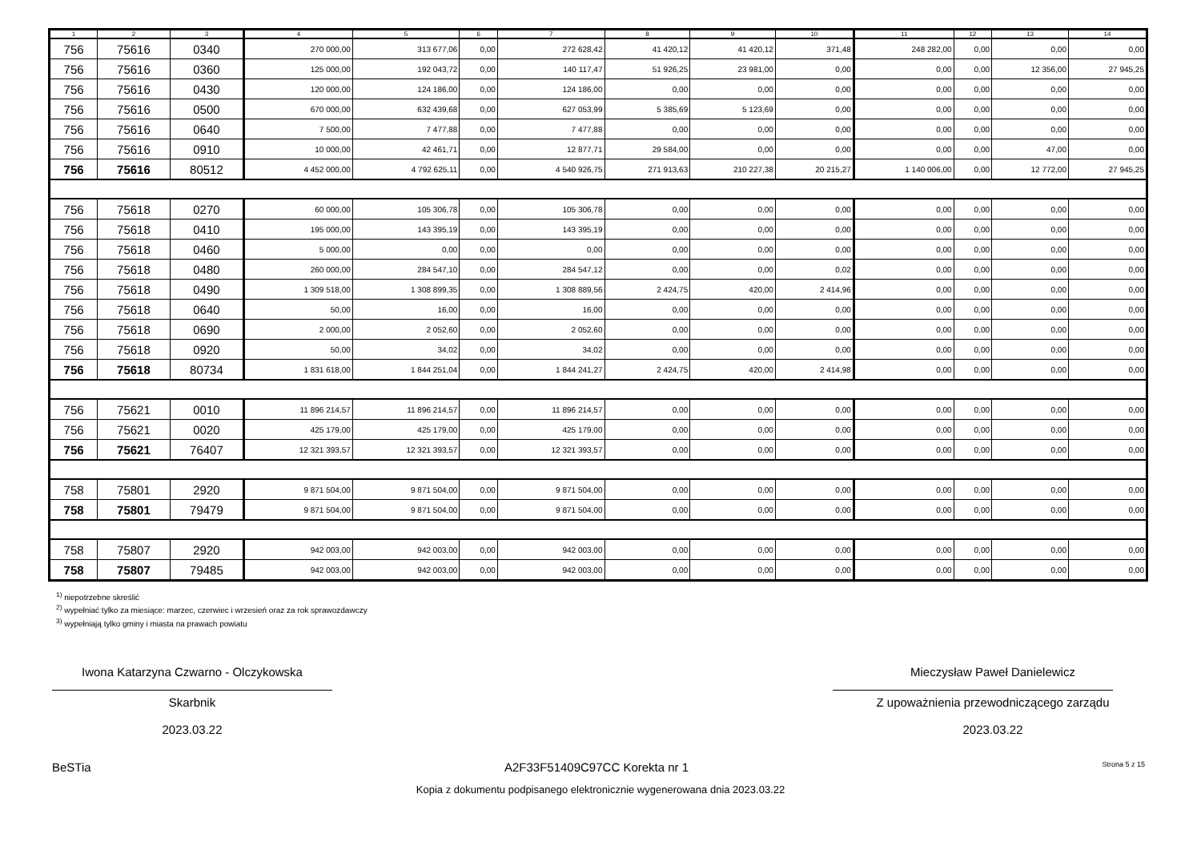| 1 | 2 | 3 | 4 | 5 | 6 | 7 | 8 | 9 | 10 | 11 | 12 | 13 | 14 |
| --- | --- | --- | --- | --- | --- | --- | --- | --- | --- | --- | --- | --- | --- |
| 756 | 75616 | 0340 | 270 000,00 | 313 677,06 | 0,00 | 272 628,42 | 41 420,12 | 41 420,12 | 371,48 | 248 282,00 | 0,00 | 0,00 | 0,00 |
| 756 | 75616 | 0360 | 125 000,00 | 192 043,72 | 0,00 | 140 117,47 | 51 926,25 | 23 981,00 | 0,00 | 0,00 | 0,00 | 12 356,00 | 27 945,25 |
| 756 | 75616 | 0430 | 120 000,00 | 124 186,00 | 0,00 | 124 186,00 | 0,00 | 0,00 | 0,00 | 0,00 | 0,00 | 0,00 | 0,00 |
| 756 | 75616 | 0500 | 670 000,00 | 632 439,68 | 0,00 | 627 053,99 | 5 385,69 | 5 123,69 | 0,00 | 0,00 | 0,00 | 0,00 | 0,00 |
| 756 | 75616 | 0640 | 7 500,00 | 7 477,88 | 0,00 | 7 477,88 | 0,00 | 0,00 | 0,00 | 0,00 | 0,00 | 0,00 | 0,00 |
| 756 | 75616 | 0910 | 10 000,00 | 42 461,71 | 0,00 | 12 877,71 | 29 584,00 | 0,00 | 0,00 | 0,00 | 0,00 | 47,00 | 0,00 |
| 756 | 75616 | 80512 | 4 452 000,00 | 4 792 625,11 | 0,00 | 4 540 926,75 | 271 913,63 | 210 227,38 | 20 215,27 | 1 140 006,00 | 0,00 | 12 772,00 | 27 945,25 |
| 756 | 75618 | 0270 | 60 000,00 | 105 306,78 | 0,00 | 105 306,78 | 0,00 | 0,00 | 0,00 | 0,00 | 0,00 | 0,00 | 0,00 |
| 756 | 75618 | 0410 | 195 000,00 | 143 395,19 | 0,00 | 143 395,19 | 0,00 | 0,00 | 0,00 | 0,00 | 0,00 | 0,00 | 0,00 |
| 756 | 75618 | 0460 | 5 000,00 | 0,00 | 0,00 | 0,00 | 0,00 | 0,00 | 0,00 | 0,00 | 0,00 | 0,00 | 0,00 |
| 756 | 75618 | 0480 | 260 000,00 | 284 547,10 | 0,00 | 284 547,12 | 0,00 | 0,00 | 0,02 | 0,00 | 0,00 | 0,00 | 0,00 |
| 756 | 75618 | 0490 | 1 309 518,00 | 1 308 899,35 | 0,00 | 1 308 889,56 | 2 424,75 | 420,00 | 2 414,96 | 0,00 | 0,00 | 0,00 | 0,00 |
| 756 | 75618 | 0640 | 50,00 | 16,00 | 0,00 | 16,00 | 0,00 | 0,00 | 0,00 | 0,00 | 0,00 | 0,00 | 0,00 |
| 756 | 75618 | 0690 | 2 000,00 | 2 052,60 | 0,00 | 2 052,60 | 0,00 | 0,00 | 0,00 | 0,00 | 0,00 | 0,00 | 0,00 |
| 756 | 75618 | 0920 | 50,00 | 34,02 | 0,00 | 34,02 | 0,00 | 0,00 | 0,00 | 0,00 | 0,00 | 0,00 | 0,00 |
| 756 | 75618 | 80734 | 1 831 618,00 | 1 844 251,04 | 0,00 | 1 844 241,27 | 2 424,75 | 420,00 | 2 414,98 | 0,00 | 0,00 | 0,00 | 0,00 |
| 756 | 75621 | 0010 | 11 896 214,57 | 11 896 214,57 | 0,00 | 11 896 214,57 | 0,00 | 0,00 | 0,00 | 0,00 | 0,00 | 0,00 | 0,00 |
| 756 | 75621 | 0020 | 425 179,00 | 425 179,00 | 0,00 | 425 179,00 | 0,00 | 0,00 | 0,00 | 0,00 | 0,00 | 0,00 | 0,00 |
| 756 | 75621 | 76407 | 12 321 393,57 | 12 321 393,57 | 0,00 | 12 321 393,57 | 0,00 | 0,00 | 0,00 | 0,00 | 0,00 | 0,00 | 0,00 |
| 758 | 75801 | 2920 | 9 871 504,00 | 9 871 504,00 | 0,00 | 9 871 504,00 | 0,00 | 0,00 | 0,00 | 0,00 | 0,00 | 0,00 | 0,00 |
| 758 | 75801 | 79479 | 9 871 504,00 | 9 871 504,00 | 0,00 | 9 871 504,00 | 0,00 | 0,00 | 0,00 | 0,00 | 0,00 | 0,00 | 0,00 |
| 758 | 75807 | 2920 | 942 003,00 | 942 003,00 | 0,00 | 942 003,00 | 0,00 | 0,00 | 0,00 | 0,00 | 0,00 | 0,00 | 0,00 |
| 758 | 75807 | 79485 | 942 003,00 | 942 003,00 | 0,00 | 942 003,00 | 0,00 | 0,00 | 0,00 | 0,00 | 0,00 | 0,00 | 0,00 |
<sup>1)</sup> niepotrzebne skreślić
<sup>2)</sup> wypełniać tylko za miesiące: marzec, czerwiec i wrzesień oraz za rok sprawozdawczy
<sup>3)</sup> wypełniają tylko gminy i miasta na prawach powiatu
Iwona Katarzyna Czwarno - Olczykowska
Skarbnik
2023.03.22
Mieczysław Paweł Danielewicz
Z upoważnienia przewodniczącego zarządu
2023.03.22
BeSTia A2F33F51409C97CC Korekta nr 1 Strona 5 z 15
Kopia z dokumentu podpisanego elektronicznie wygenerowana dnia 2023.03.22